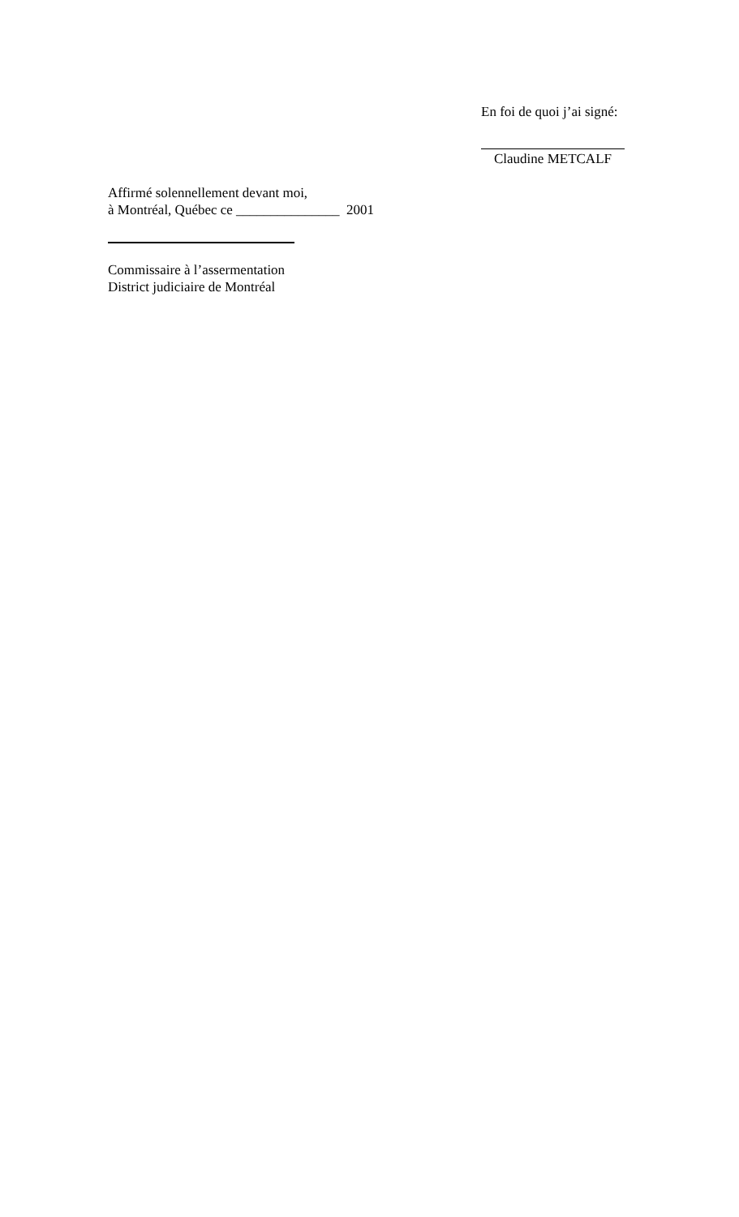En foi de quoi j’ai signé:
Claudine METCALF
Affirmé solennellement devant moi,
à Montréal, Québec ce _______________ 2001
Commissaire à l’assermentation
District judiciaire de Montréal